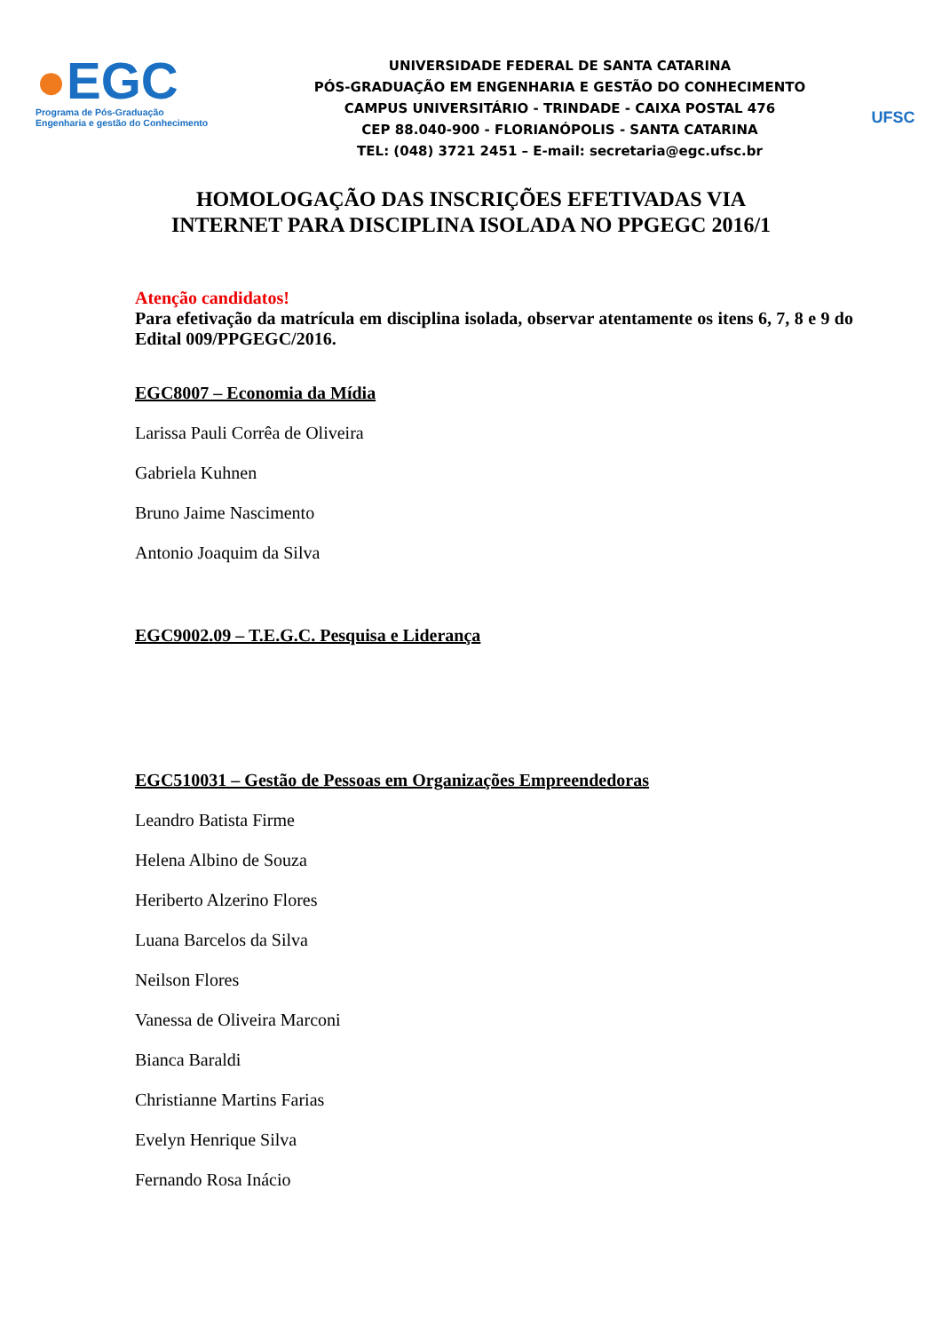●EGC
Programa de Pós-Graduação
Engenharia e gestão do Conhecimento
UNIVERSIDADE FEDERAL DE SANTA CATARINA
PÓS-GRADUAÇÃO EM ENGENHARIA E GESTÃO DO CONHECIMENTO
CAMPUS UNIVERSITÁRIO - TRINDADE - CAIXA POSTAL 476
CEP 88.040-900 - FLORIANÓPOLIS - SANTA CATARINA
TEL: (048) 3721 2451 – E-mail: secretaria@egc.ufsc.br
UFSC
HOMOLOGAÇÃO DAS INSCRIÇÕES EFETIVADAS VIA
INTERNET PARA DISCIPLINA ISOLADA NO PPGEGC 2016/1
Atenção candidatos!
Para efetivação da matrícula em disciplina isolada, observar atentamente os itens 6, 7, 8 e 9 do Edital 009/PPGEGC/2016.
EGC8007 – Economia da Mídia
Larissa Pauli Corrêa de Oliveira
Gabriela Kuhnen
Bruno Jaime Nascimento
Antonio Joaquim da Silva
EGC9002.09 – T.E.G.C. Pesquisa e Liderança
EGC510031 – Gestão de Pessoas em Organizações Empreendedoras
Leandro Batista Firme
Helena Albino de Souza
Heriberto Alzerino Flores
Luana Barcelos da Silva
Neilson Flores
Vanessa de Oliveira Marconi
Bianca Baraldi
Christianne Martins Farias
Evelyn Henrique Silva
Fernando Rosa Inácio